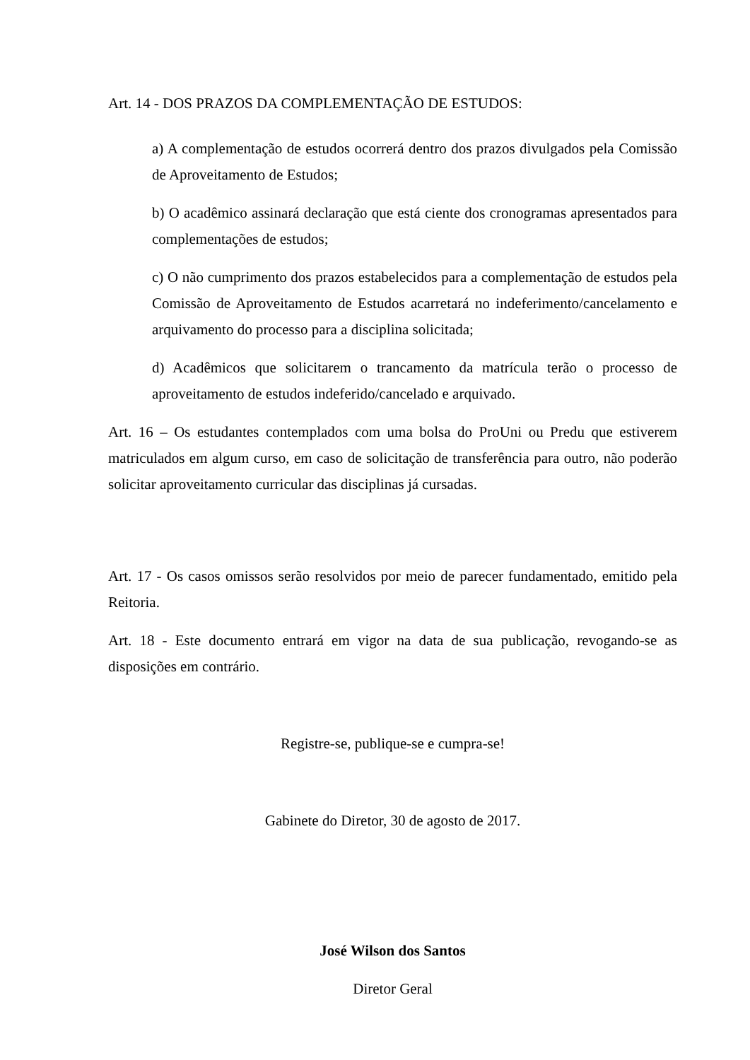Art. 14 - DOS PRAZOS DA COMPLEMENTAÇÃO DE ESTUDOS:
a) A complementação de estudos ocorrerá dentro dos prazos divulgados pela Comissão de Aproveitamento de Estudos;
b) O acadêmico assinará declaração que está ciente dos cronogramas apresentados para complementações de estudos;
c) O não cumprimento dos prazos estabelecidos para a complementação de estudos pela Comissão de Aproveitamento de Estudos acarretará no indeferimento/cancelamento e arquivamento do processo para a disciplina solicitada;
d) Acadêmicos que solicitarem o trancamento da matrícula terão o processo de aproveitamento de estudos indeferido/cancelado e arquivado.
Art. 16 – Os estudantes contemplados com uma bolsa do ProUni ou Predu que estiverem matriculados em algum curso, em caso de solicitação de transferência para outro, não poderão solicitar aproveitamento curricular das disciplinas já cursadas.
Art. 17 - Os casos omissos serão resolvidos por meio de parecer fundamentado, emitido pela Reitoria.
Art. 18 - Este documento entrará em vigor na data de sua publicação, revogando-se as disposições em contrário.
Registre-se, publique-se e cumpra-se!
Gabinete do Diretor, 30 de agosto de 2017.
José Wilson dos Santos
Diretor Geral